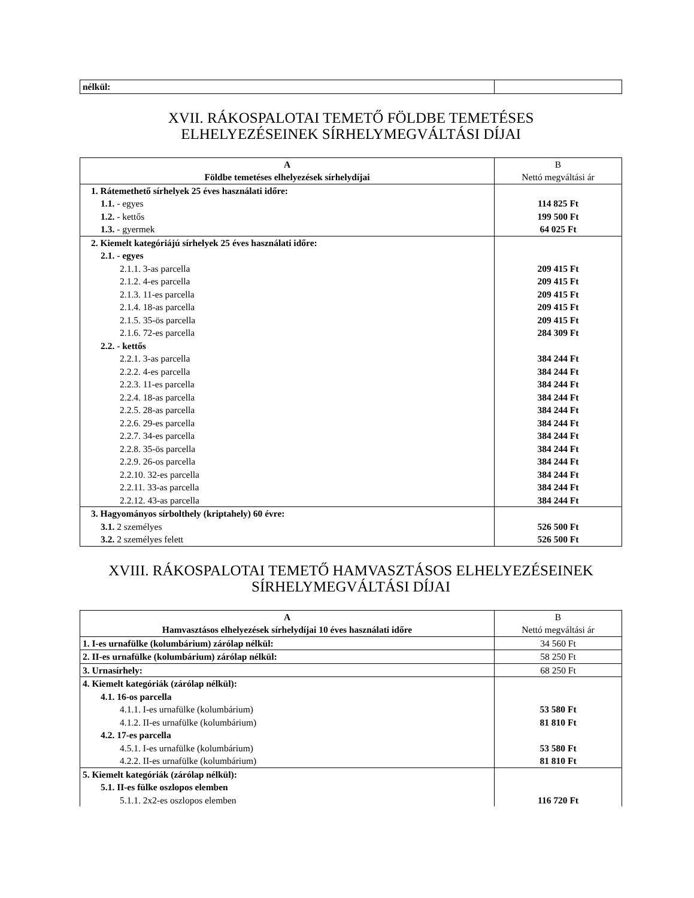| nélkül: | |
XVII. RÁKOSPALOTAI TEMETŐ FÖLDBE TEMETÉSES
ELHELYEZÉSEINEK SÍRHELYMEGVÁLTÁSI DÍJAI
| A Földbe temetéses elhelyezések sírhelydíjai | B Nettó megváltási ár |
| --- | --- |
| 1. Rátemethető sírhelyek 25 éves használati időre: 1.1. - egyes 1.2. - kettős 1.3. - gyermek | 114 825 Ft 199 500 Ft 64 025 Ft |
| 2. Kiemelt kategóriájú sírhelyek 25 éves használati időre: 2.1. - egyes 2.1.1. 3-as parcella 2.1.2. 4-es parcella 2.1.3. 11-es parcella 2.1.4. 18-as parcella 2.1.5. 35-ös parcella 2.1.6. 72-es parcella 2.2. - kettős 2.2.1. 3-as parcella 2.2.2. 4-es parcella 2.2.3. 11-es parcella 2.2.4. 18-as parcella 2.2.5. 28-as parcella 2.2.6. 29-es parcella 2.2.7. 34-es parcella 2.2.8. 35-ös parcella 2.2.9. 26-os parcella 2.2.10. 32-es parcella 2.2.11. 33-as parcella 2.2.12. 43-as parcella | 209 415 Ft 209 415 Ft 209 415 Ft 209 415 Ft 209 415 Ft 284 309 Ft 384 244 Ft 384 244 Ft 384 244 Ft 384 244 Ft 384 244 Ft 384 244 Ft 384 244 Ft 384 244 Ft 384 244 Ft 384 244 Ft 384 244 Ft 384 244 Ft |
| 3. Hagyományos sírbolthely (kriptahely) 60 évre: 3.1. 2 személyes 3.2. 2 személyes felett | 526 500 Ft 526 500 Ft |
XVIII. RÁKOSPALOTAI TEMETŐ HAMVASZTÁSOS ELHELYEZÉSEINEK
SÍRHELYMEGVÁLTÁSI DÍJAI
| A Hamvasztásos elhelyezések sírhelydíjai 10 éves használati időre | B Nettó megváltási ár |
| --- | --- |
| 1. I-es urnafülke (kolumbárium) zárólap nélkül: | 34 560 Ft |
| 2. II-es urnafülke (kolumbárium) zárólap nélkül: | 58 250 Ft |
| 3. Urnasírhely: | 68 250 Ft |
| 4. Kiemelt kategóriák (zárólap nélkül): 4.1. 16-os parcella 4.1.1. I-es urnafülke (kolumbárium) 4.1.2. II-es urnafülke (kolumbárium) 4.2. 17-es parcella 4.5.1. I-es urnafülke (kolumbárium) 4.2.2. II-es urnafülke (kolumbárium) | 53 580 Ft 81 810 Ft 53 580 Ft 81 810 Ft |
| 5. Kiemelt kategóriák (zárólap nélkül): 5.1. II-es fülke oszlopos elemben 5.1.1. 2x2-es oszlopos elemben | 116 720 Ft |